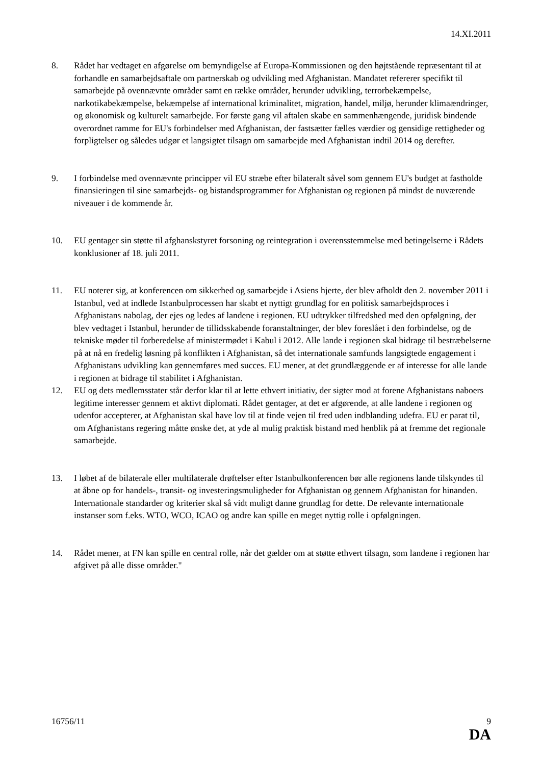14.XI.2011
8. Rådet har vedtaget en afgørelse om bemyndigelse af Europa-Kommissionen og den højtstående repræsentant til at forhandle en samarbejdsaftale om partnerskab og udvikling med Afghanistan. Mandatet refererer specifikt til samarbejde på ovennævnte områder samt en række områder, herunder udvikling, terrorbekæmpelse, narkotikabekæmpelse, bekæmpelse af international kriminalitet, migration, handel, miljø, herunder klimaændringer, og økonomisk og kulturelt samarbejde. For første gang vil aftalen skabe en sammenhængende, juridisk bindende overordnet ramme for EU's forbindelser med Afghanistan, der fastsætter fælles værdier og gensidige rettigheder og forpligtelser og således udgør et langsigtet tilsagn om samarbejde med Afghanistan indtil 2014 og derefter.
9. I forbindelse med ovennævnte principper vil EU stræbe efter bilateralt såvel som gennem EU's budget at fastholde finansieringen til sine samarbejds- og bistandsprogrammer for Afghanistan og regionen på mindst de nuværende niveauer i de kommende år.
10. EU gentager sin støtte til afghanskstyret forsoning og reintegration i overensstemmelse med betingelserne i Rådets konklusioner af 18. juli 2011.
11. EU noterer sig, at konferencen om sikkerhed og samarbejde i Asiens hjerte, der blev afholdt den 2. november 2011 i Istanbul, ved at indlede Istanbulprocessen har skabt et nyttigt grundlag for en politisk samarbejdsproces i Afghanistans nabolag, der ejes og ledes af landene i regionen. EU udtrykker tilfredshed med den opfølgning, der blev vedtaget i Istanbul, herunder de tillidsskabende foranstaltninger, der blev foreslået i den forbindelse, og de tekniske møder til forberedelse af ministermødet i Kabul i 2012. Alle lande i regionen skal bidrage til bestræbelserne på at nå en fredelig løsning på konflikten i Afghanistan, så det internationale samfunds langsigtede engagement i Afghanistans udvikling kan gennemføres med succes. EU mener, at det grundlæggende er af interesse for alle lande i regionen at bidrage til stabilitet i Afghanistan.
12. EU og dets medlemsstater står derfor klar til at lette ethvert initiativ, der sigter mod at forene Afghanistans naboers legitime interesser gennem et aktivt diplomati. Rådet gentager, at det er afgørende, at alle landene i regionen og udenfor accepterer, at Afghanistan skal have lov til at finde vejen til fred uden indblanding udefra. EU er parat til, om Afghanistans regering måtte ønske det, at yde al mulig praktisk bistand med henblik på at fremme det regionale samarbejde.
13. I løbet af de bilaterale eller multilaterale drøftelser efter Istanbulkonferencen bør alle regionens lande tilskyndes til at åbne op for handels-, transit- og investeringsmuligheder for Afghanistan og gennem Afghanistan for hinanden. Internationale standarder og kriterier skal så vidt muligt danne grundlag for dette. De relevante internationale instanser som f.eks. WTO, WCO, ICAO og andre kan spille en meget nyttig rolle i opfølgningen.
14. Rådet mener, at FN kan spille en central rolle, når det gælder om at støtte ethvert tilsagn, som landene i regionen har afgivet på alle disse områder."
16756/11 9
DA